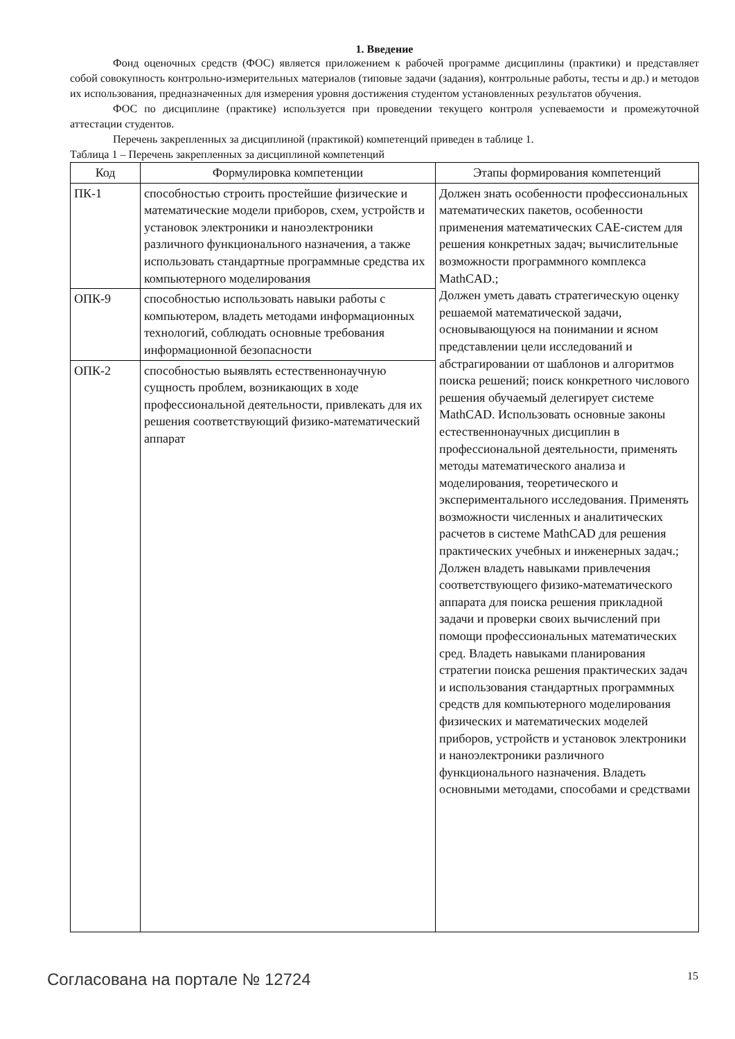1. Введение
Фонд оценочных средств (ФОС) является приложением к рабочей программе дисциплины (практики) и представляет собой совокупность контрольно-измерительных материалов (типовые задачи (задания), контрольные работы, тесты и др.) и методов их использования, предназначенных для измерения уровня достижения студентом установленных результатов обучения.
ФОС по дисциплине (практике) используется при проведении текущего контроля успеваемости и промежуточной аттестации студентов.
Перечень закрепленных за дисциплиной (практикой) компетенций приведен в таблице 1.
Таблица 1 – Перечень закрепленных за дисциплиной компетенций
| Код | Формулировка компетенции | Этапы формирования компетенций |
| --- | --- | --- |
| ПК-1 | способностью строить простейшие физические и математические модели приборов, схем, устройств и установок электроники и наноэлектроники различного функционального назначения, а также использовать стандартные программные средства их компьютерного моделирования | Должен знать особенности профессиональных математических пакетов, особенности применения математических CAE-систем для решения конкретных задач; вычислительные возможности программного комплекса MathCAD.; Должен уметь давать стратегическую оценку решаемой математической задачи, основывающуюся на понимании и ясном представлении цели исследований и абстрагировании от шаблонов и алгоритмов поиска решений; поиск конкретного числового решения обучаемый делегирует системе MathCAD. Использовать основные законы естественнонаучных дисциплин в профессиональной деятельности, применять методы математического анализа и моделирования, теоретического и экспериментального исследования. Применять возможности численных и аналитических расчетов в системе MathCAD для решения практических учебных и инженерных задач.; Должен владеть навыками привлечения соответствующего физико-математического аппарата для поиска решения прикладной задачи и проверки своих вычислений при помощи профессиональных математических сред. Владеть навыками планирования стратегии поиска решения практических задач и использования стандартных программных средств для компьютерного моделирования физических и математических моделей приборов, устройств и установок электроники и наноэлектроники различного функционального назначения. Владеть основными методами, способами и средствами |
| ОПК-9 | способностью использовать навыки работы с компьютером, владеть методами информационных технологий, соблюдать основные требования информационной безопасности | |
| ОПК-2 | способностью выявлять естественнонаучную сущность проблем, возникающих в ходе профессиональной деятельности, привлекать для их решения соответствующий физико-математический аппарат | |
Согласована на портале № 12724 15